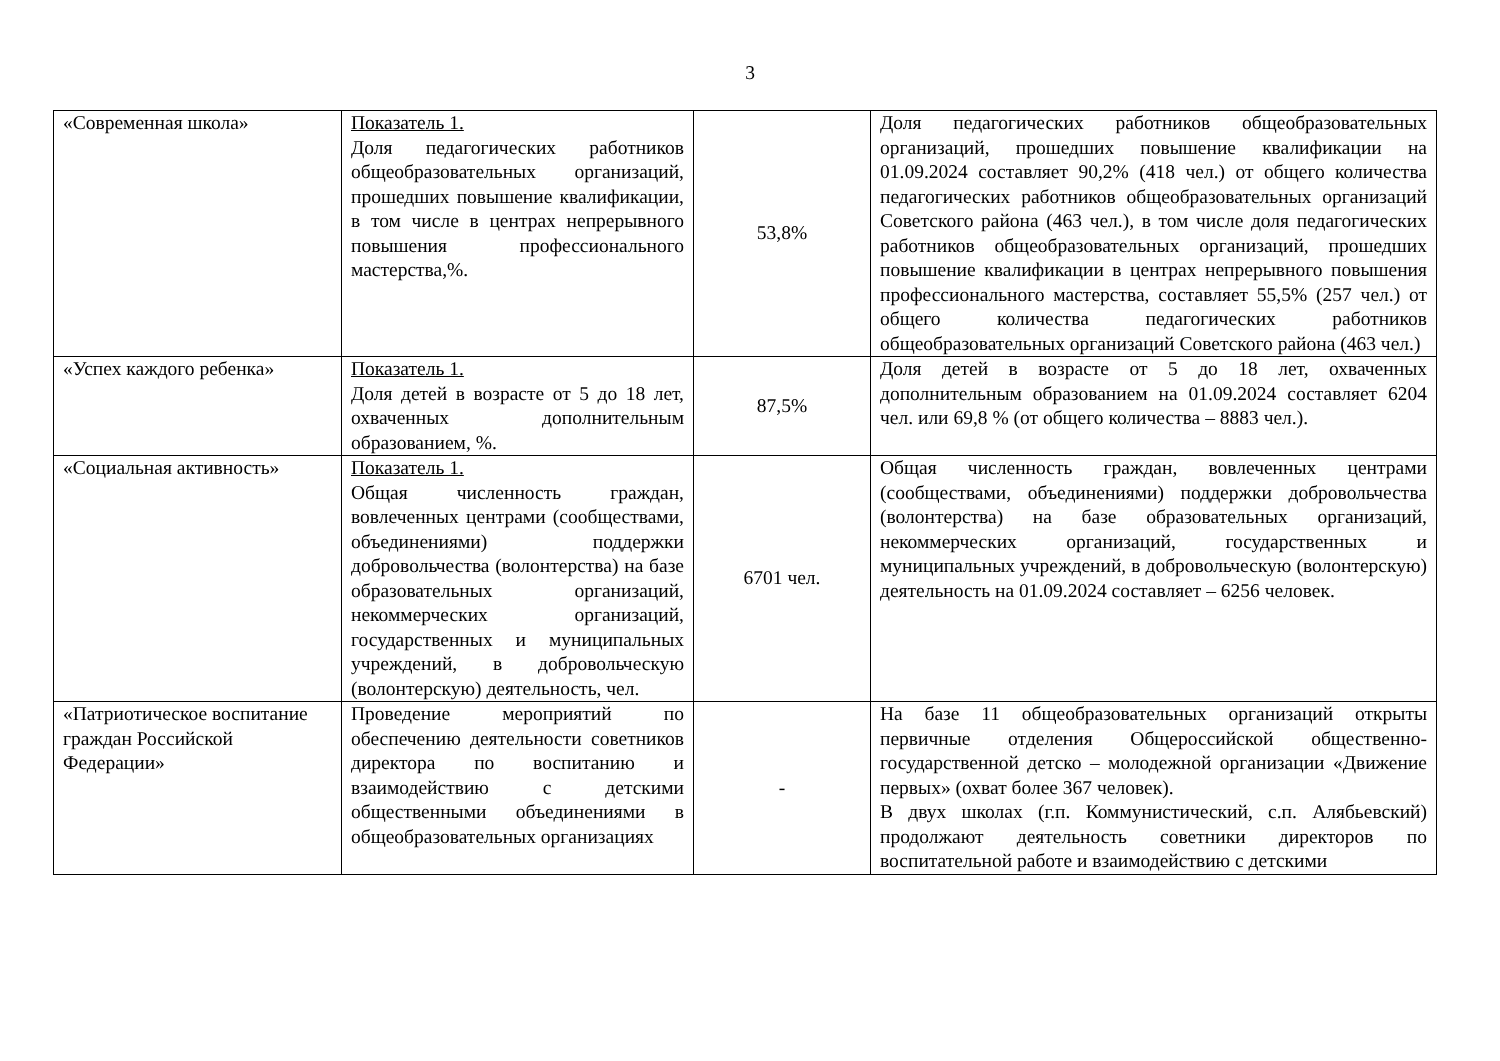3
| «Современная школа» | Показатель 1. Доля педагогических работников общеобразовательных организаций, прошедших повышение квалификации, в том числе в центрах непрерывного повышения профессионального мастерства,%. | 53,8% | Доля педагогических работников общеобразовательных организаций, прошедших повышение квалификации на 01.09.2024 составляет 90,2% (418 чел.) от общего количества педагогических работников общеобразовательных организаций Советского района (463 чел.), в том числе доля педагогических работников общеобразовательных организаций, прошедших повышение квалификации в центрах непрерывного повышения профессионального мастерства, составляет 55,5% (257 чел.) от общего количества педагогических работников общеобразовательных организаций Советского района (463 чел.) |
| «Успех каждого ребенка» | Показатель 1. Доля детей в возрасте от 5 до 18 лет, охваченных дополнительным образованием, %. | 87,5% | Доля детей в возрасте от 5 до 18 лет, охваченных дополнительным образованием на 01.09.2024 составляет 6204 чел. или 69,8 % (от общего количества – 8883 чел.). |
| «Социальная активность» | Показатель 1. Общая численность граждан, вовлеченных центрами (сообществами, объединениями) поддержки добровольчества (волонтерства) на базе образовательных организаций, некоммерческих организаций, государственных и муниципальных учреждений, в добровольческую (волонтерскую) деятельность, чел. | 6701 чел. | Общая численность граждан, вовлеченных центрами (сообществами, объединениями) поддержки добровольчества (волонтерства) на базе образовательных организаций, некоммерческих организаций, государственных и муниципальных учреждений, в добровольческую (волонтерскую) деятельность на 01.09.2024 составляет – 6256 человек. |
| «Патриотическое воспитание граждан Российской Федерации» | Проведение мероприятий по обеспечению деятельности советников директора по воспитанию и взаимодействию с детскими общественными объединениями в общеобразовательных организациях | - | На базе 11 общеобразовательных организаций открыты первичные отделения Общероссийской общественно-государственной детско – молодежной организации «Движение первых» (охват более 367 человек). В двух школах (г.п. Коммунистический, с.п. Алябьевский) продолжают деятельность советники директоров по воспитательной работе и взаимодействию с детскими |